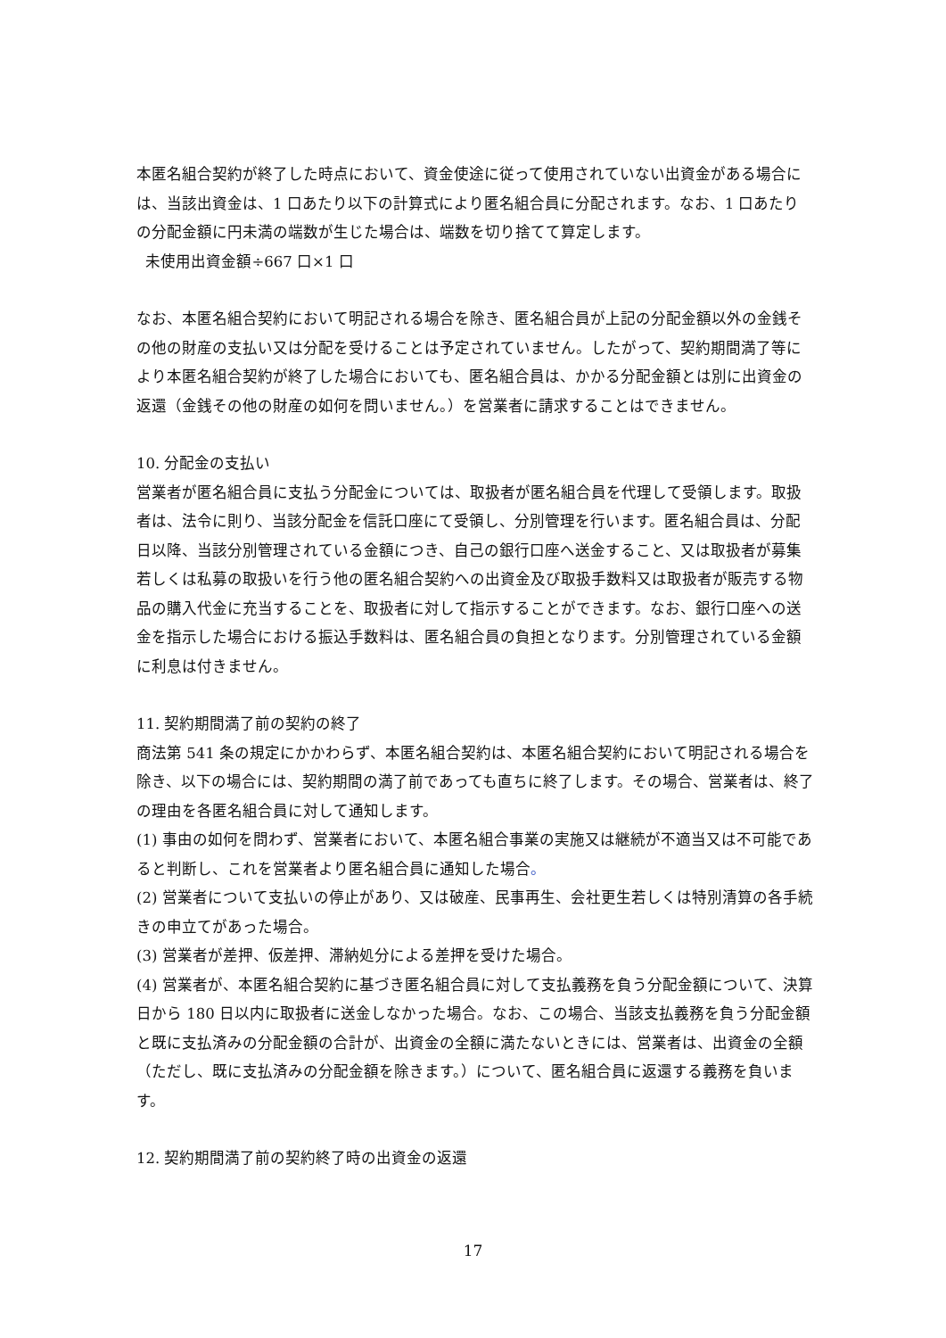本匿名組合契約が終了した時点において、資金使途に従って使用されていない出資金がある場合には、当該出資金は、1 口あたり以下の計算式により匿名組合員に分配されます。なお、1 口あたりの分配金額に円未満の端数が生じた場合は、端数を切り捨てて算定します。
未使用出資金額÷667 口×1 口
なお、本匿名組合契約において明記される場合を除き、匿名組合員が上記の分配金額以外の金銭その他の財産の支払い又は分配を受けることは予定されていません。したがって、契約期間満了等により本匿名組合契約が終了した場合においても、匿名組合員は、かかる分配金額とは別に出資金の返還（金銭その他の財産の如何を問いません。）を営業者に請求することはできません。
10. 分配金の支払い
営業者が匿名組合員に支払う分配金については、取扱者が匿名組合員を代理して受領します。取扱者は、法令に則り、当該分配金を信託口座にて受領し、分別管理を行います。匿名組合員は、分配日以降、当該分別管理されている金額につき、自己の銀行口座へ送金すること、又は取扱者が募集若しくは私募の取扱いを行う他の匿名組合契約への出資金及び取扱手数料又は取扱者が販売する物品の購入代金に充当することを、取扱者に対して指示することができます。なお、銀行口座への送金を指示した場合における振込手数料は、匿名組合員の負担となります。分別管理されている金額に利息は付きません。
11. 契約期間満了前の契約の終了
商法第 541 条の規定にかかわらず、本匿名組合契約は、本匿名組合契約において明記される場合を除き、以下の場合には、契約期間の満了前であっても直ちに終了します。その場合、営業者は、終了の理由を各匿名組合員に対して通知します。
(1) 事由の如何を問わず、営業者において、本匿名組合事業の実施又は継続が不適当又は不可能であると判断し、これを営業者より匿名組合員に通知した場合。
(2) 営業者について支払いの停止があり、又は破産、民事再生、会社更生若しくは特別清算の各手続きの申立てがあった場合。
(3) 営業者が差押、仮差押、滞納処分による差押を受けた場合。
(4) 営業者が、本匿名組合契約に基づき匿名組合員に対して支払義務を負う分配金額について、決算日から 180 日以内に取扱者に送金しなかった場合。なお、この場合、当該支払義務を負う分配金額と既に支払済みの分配金額の合計が、出資金の全額に満たないときには、営業者は、出資金の全額（ただし、既に支払済みの分配金額を除きます。）について、匿名組合員に返還する義務を負います。
12. 契約期間満了前の契約終了時の出資金の返還
17